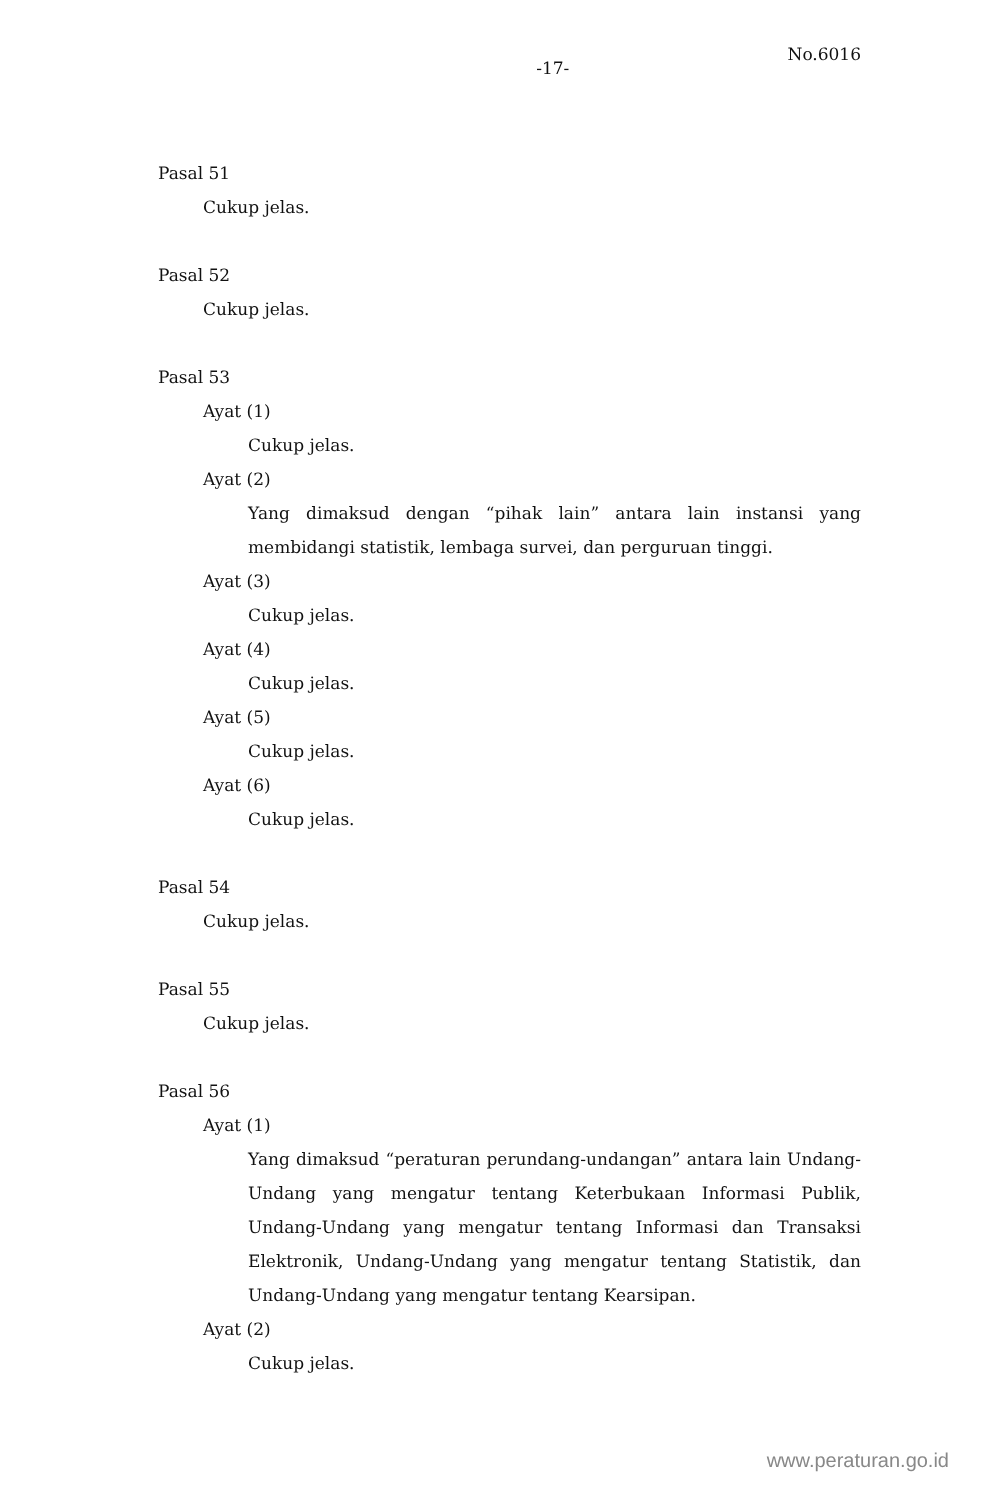-17-
No.6016
Pasal 51
Cukup jelas.
Pasal 52
Cukup jelas.
Pasal 53
Ayat (1)
Cukup jelas.
Ayat (2)
Yang dimaksud dengan “pihak lain” antara lain instansi yang membidangi statistik, lembaga survei, dan perguruan tinggi.
Ayat (3)
Cukup jelas.
Ayat (4)
Cukup jelas.
Ayat (5)
Cukup jelas.
Ayat (6)
Cukup jelas.
Pasal 54
Cukup jelas.
Pasal 55
Cukup jelas.
Pasal 56
Ayat (1)
Yang dimaksud “peraturan perundang-undangan” antara lain Undang-Undang yang mengatur tentang Keterbukaan Informasi Publik, Undang-Undang yang mengatur tentang Informasi dan Transaksi Elektronik, Undang-Undang yang mengatur tentang Statistik, dan Undang-Undang yang mengatur tentang Kearsipan.
Ayat (2)
Cukup jelas.
www.peraturan.go.id